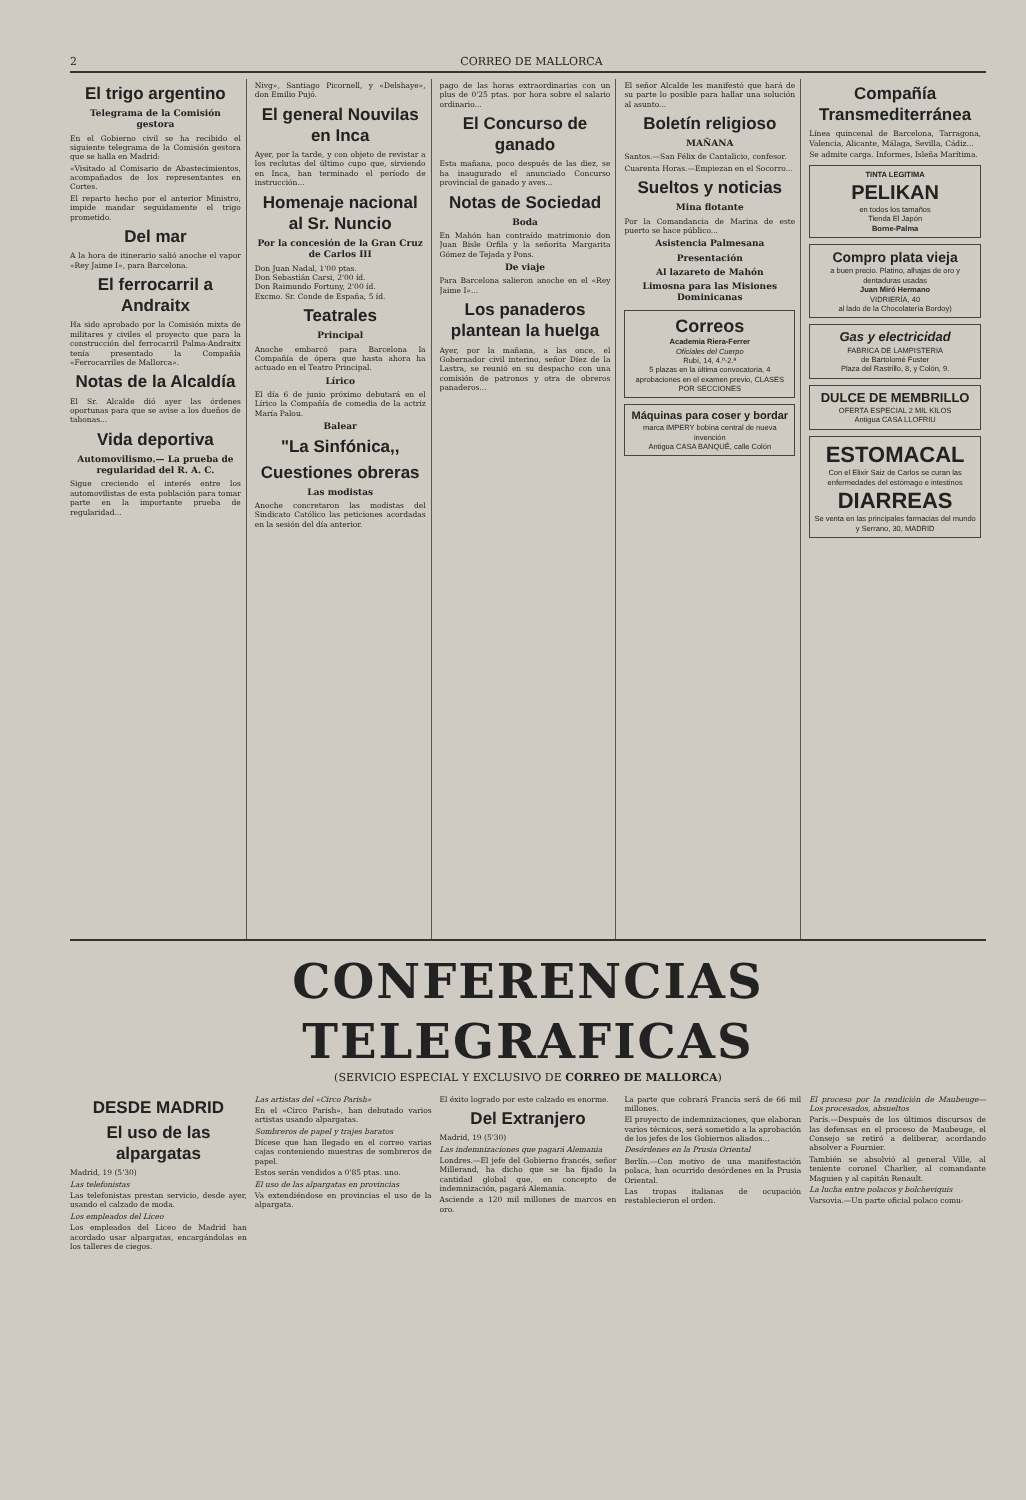2 CORREO DE MALLORCA
El trigo argentino
Telegrama de la Comisión gestora
En el Gobierno civil se ha recibido el siguiente telegrama de la Comisión gestora que se halla en Madrid:
«Visitado al Comisario de Abastecimientos, acompañados de los representantes en Cortes.
El reparto hecho por el anterior Ministro, impide mandar seguidamente el trigo prometido.
Del mar
A la hora de itinerario salió anoche el vapor «Rey Jaime I», para Barcelona.
El ferrocarril a Andraitx
Ha sido aprobado por la Comisión mixta de militares y civiles el proyecto que para la construcción del ferrocarril Palma-Andraitx tenía presentado la Compañía «Ferrocarriles de Mallorca».
Notas de la Alcaldía
El Sr. Alcalde dió ayer las órdenes oportunas para que se avise a los dueños de tahonas...
Vida deportiva
Automovilismo.— La prueba de regularidad del R. A. C.
Sigue creciendo el interés entre los automovilistas de esta población para tomar parte en la importante prueba de regularidad...
Nivg», Santiago Picornell, y «Delshaye», don Emilio Pujó.
El general Nouvilas en Inca
Ayer, por la tarde, y con objeto de revistar a los reclutas del último cupo que, sirviendo en Inca, han terminado el período de instrucción...
Homenaje nacional al Sr. Nuncio
Por la concesión de la Gran Cruz de Carlos III
Don Juan Nadal, 1'00 ptas.
Don Sebastián Carsi, 2'00 íd.
Don Raimundo Fortuny, 2'00 íd.
Excmo. Sr. Conde de España, 5 íd.
Teatrales
Principal
Anoche embarcó para Barcelona la Compañía de ópera que hasta ahora ha actuado en el Teatro Principal.
Lírico
El día 6 de junio próximo debutará en el Lírico la Compañía de comedia de la actriz María Palou.
Balear
"La Sinfónica,,
Cuestiones obreras
Las modistas
Anoche concretaron las modistas del Sindicato Católico las peticiones acordadas en la sesión del día anterior.
pago de las horas extraordinarias con un plus de 0'25 ptas. por hora sobre el salario ordinario...
El Concurso de ganado
Esta mañana, poco después de las diez, se ha inaugurado el anunciado Concurso provincial de ganado y aves...
Notas de Sociedad
Boda
En Mahón han contraído matrimonio don Juan Bisle Orfila y la señorita Margarita Gómez de Tejada y Pons.
De viaje
Para Barcelona salieron anoche en el «Rey Jaime I»...
Los panaderos plantean la huelga
Ayer, por la mañana, a las once, el Gobernador civil interino, señor Díez de la Lastra, se reunió en su despacho con una comisión de patronos y otra de obreros panaderos...
El señor Alcalde les manifestó que hará de su parte lo posible para hallar una solución al asunto...
Boletín religioso
MAÑANA
Santos.—San Félix de Cantalicio, confesor.
Cuarenta Horas.—Empiezan en el Socorro...
Sueltos y noticias
Mina flotante
Por la Comandancia de Marina de este puerto se hace público...
Asistencia Palmesana
Presentación
Al lazareto de Mahón
Limosna para las Misiones Dominicanas
Correos
Academia Riera-Ferrer
Oficiales del Cuerpo
Rubí, 14, 4.º-2.ª
5 plazas en la última convocatoria, 4 aprobaciones en el examen previo, CLASES POR SECCIONES
Máquinas para coser y bordar
marca IMPERY bobina central de nueva invención
Antigua CASA BANQUÉ, calle Colón
Compañía Transmediterránea
Línea quincenal de Barcelona, Tarragona, Valencia, Alicante, Málaga, Sevilla, Cádiz...
Se admite carga. Informes, Isleña Marítima.
TINTA LEGITIMA
PELIKAN
en todos los tamaños
Tienda El Japón
Borne-Palma
Compro plata vieja
a buen precio. Platino, alhajas de oro y dentaduras usadas
Juan Miró Hermano
VIDRIERÍA, 40
al lado de la Chocolatería Bordoy)
Gas y electricidad
FABRICA DE LAMPISTERIA
de Bartolomé Fuster
Plaza del Rastrillo, 8, y Colón, 9.
DULCE DE MEMBRILLO
OFERTA ESPECIAL 2 MIL KILOS
Antigua CASA LLOFRIU
ESTOMACAL
Con el Elixir Saiz de Carlos se curan las enfermedades del estómago e intestinos
DIARREAS
Se venta en las principales farmacias del mundo y Serrano, 30, MADRID
CONFERENCIAS TELEGRAFICAS
(SERVICIO ESPECIAL Y EXCLUSIVO DE CORREO DE MALLORCA)
DESDE MADRID
El uso de las alpargatas
Madrid, 19 (5'30)
Las telefonistas
Las telefonistas prestan servicio, desde ayer, usando el calzado de moda.
Los empleados del Liceo
Los empleados del Liceo de Madrid han acordado usar alpargatas, encargándolas en los talleres de ciegos.
Las artistas del «Circo Parish»
En el «Circo Parish», han debutado varios artistas usando alpargatas.
Sombreros de papel y trajes baratos
Dícese que han llegado en el correo varias cajas conteniendo muestras de sombreros de papel.
Estos serán vendidos a 0'85 ptas. uno.
El uso de las alpargatas en provincias
Va extendiéndose en provincias el uso de la alpargata.
El éxito logrado por este calzado es enorme.
Del Extranjero
Madrid, 19 (5'30)
Las indemnizaciones que pagará Alemania
Londres.—El jefe del Gobierno francés, señor Millerand, ha dicho que se ha fijado la cantidad global que, en concepto de indemnización, pagará Alemania.
Asciende a 120 mil millones de marcos en oro.
La parte que cobrará Francia será de 66 mil millones.
El proyecto de indemnizaciones, que elaboran varios técnicos, será sometido a la aprobación de los jefes de los Gobiernos aliados...
Desórdenes en la Prusia Oriental
Berlín.—Con motivo de una manifestación polaca, han ocurrido desórdenes en la Prusia Oriental.
Las tropas italianas de ocupación restablecieron el orden.
El proceso por la rendición de Maubeuge— Los procesados, absueltos
París.—Después de los últimos discursos de las defensas en el proceso de Maubeuge, el Consejo se retiró a deliberar, acordando absolver a Fournier.
También se absolvió al general Ville, al teniente coronel Charlier, al comandante Maguien y al capitán Renault.
La lucha entre polacos y bolcheviquis
Varsovia.—Un parte oficial polaco comu-